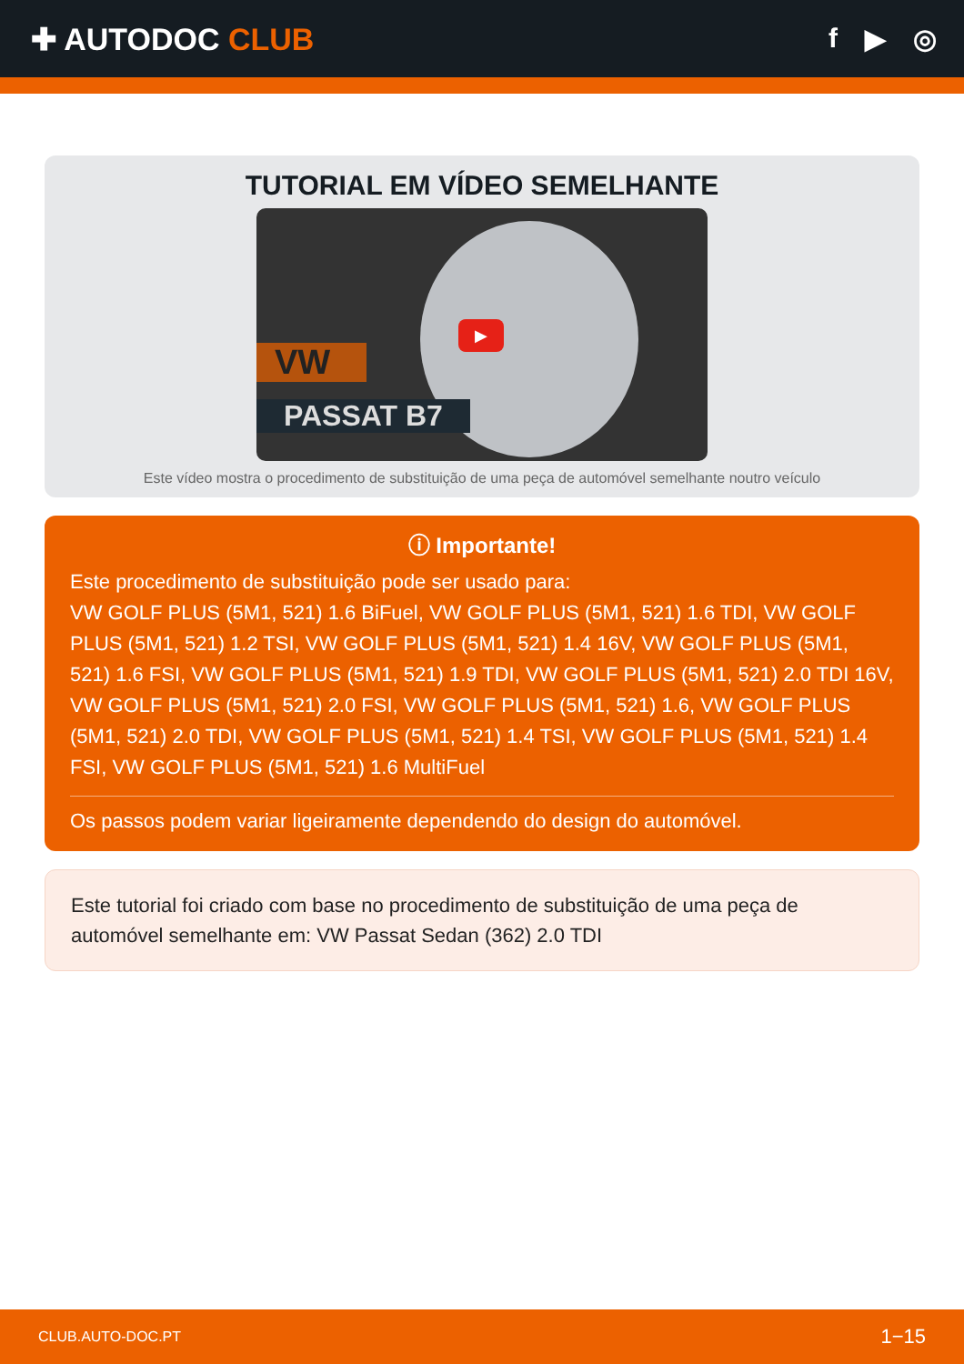✚ AUTODOC CLUB f ▶ ◎
TUTORIAL EM VÍDEO SEMELHANTE
VW
PASSAT B7
▶
Este vídeo mostra o procedimento de substituição de uma peça de automóvel semelhante noutro veículo
ⓘ Importante!
Este procedimento de substituição pode ser usado para:
VW GOLF PLUS (5M1, 521) 1.6 BiFuel, VW GOLF PLUS (5M1, 521) 1.6 TDI, VW GOLF PLUS (5M1, 521) 1.2 TSI, VW GOLF PLUS (5M1, 521) 1.4 16V, VW GOLF PLUS (5M1, 521) 1.6 FSI, VW GOLF PLUS (5M1, 521) 1.9 TDI, VW GOLF PLUS (5M1, 521) 2.0 TDI 16V, VW GOLF PLUS (5M1, 521) 2.0 FSI, VW GOLF PLUS (5M1, 521) 1.6, VW GOLF PLUS (5M1, 521) 2.0 TDI, VW GOLF PLUS (5M1, 521) 1.4 TSI, VW GOLF PLUS (5M1, 521) 1.4 FSI, VW GOLF PLUS (5M1, 521) 1.6 MultiFuel
Os passos podem variar ligeiramente dependendo do design do automóvel.
Este tutorial foi criado com base no procedimento de substituição de uma peça de automóvel semelhante em: VW Passat Sedan (362) 2.0 TDI
CLUB.AUTO-DOC.PT 1−15